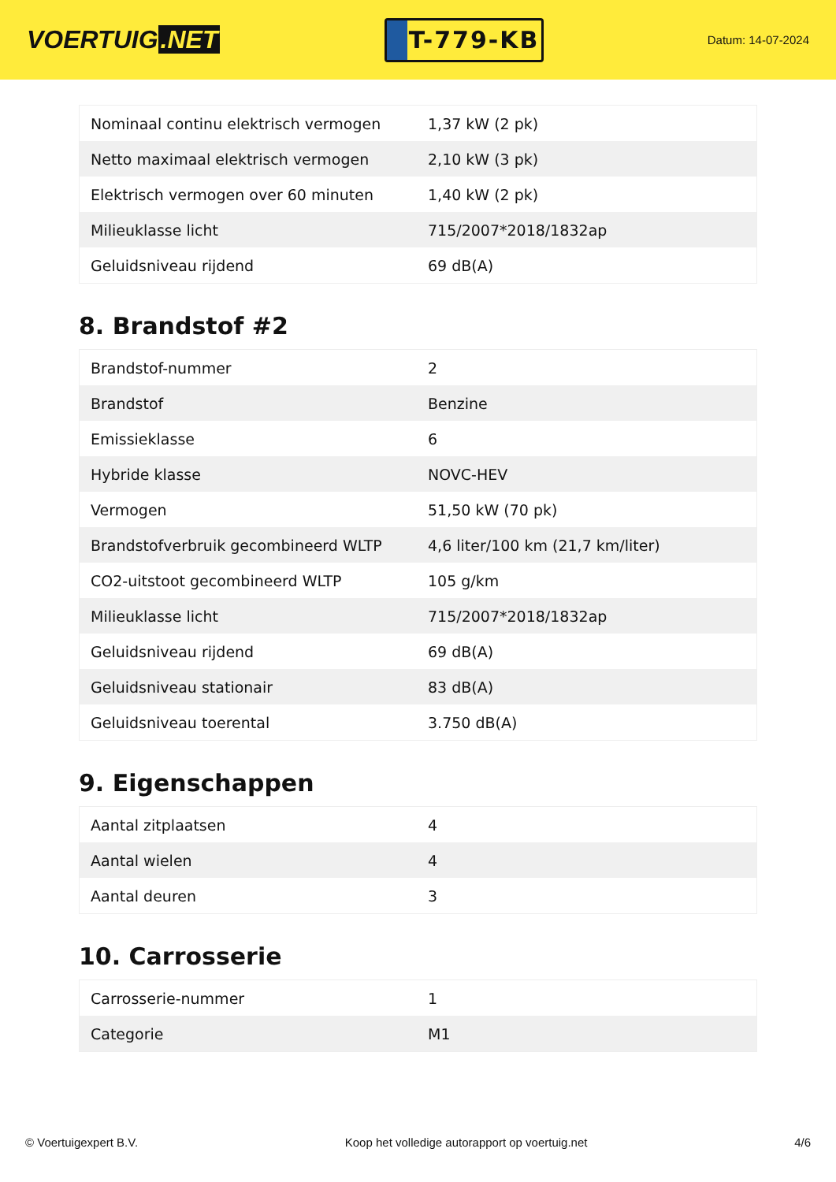VOERTUIG.NET
T-779-KB
Datum: 14-07-2024
| Nominaal continu elektrisch vermogen | 1,37 kW (2 pk) |
| Netto maximaal elektrisch vermogen | 2,10 kW (3 pk) |
| Elektrisch vermogen over 60 minuten | 1,40 kW (2 pk) |
| Milieuklasse licht | 715/2007*2018/1832ap |
| Geluidsniveau rijdend | 69 dB(A) |
8. Brandstof #2
| Brandstof-nummer | 2 |
| Brandstof | Benzine |
| Emissieklasse | 6 |
| Hybride klasse | NOVC-HEV |
| Vermogen | 51,50 kW (70 pk) |
| Brandstofverbruik gecombineerd WLTP | 4,6 liter/100 km (21,7 km/liter) |
| CO2-uitstoot gecombineerd WLTP | 105 g/km |
| Milieuklasse licht | 715/2007*2018/1832ap |
| Geluidsniveau rijdend | 69 dB(A) |
| Geluidsniveau stationair | 83 dB(A) |
| Geluidsniveau toerental | 3.750 dB(A) |
9. Eigenschappen
| Aantal zitplaatsen | 4 |
| Aantal wielen | 4 |
| Aantal deuren | 3 |
10. Carrosserie
| Carrosserie-nummer | 1 |
| Categorie | M1 |
© Voertuigexpert B.V. Koop het volledige autorapport op voertuig.net 4/6